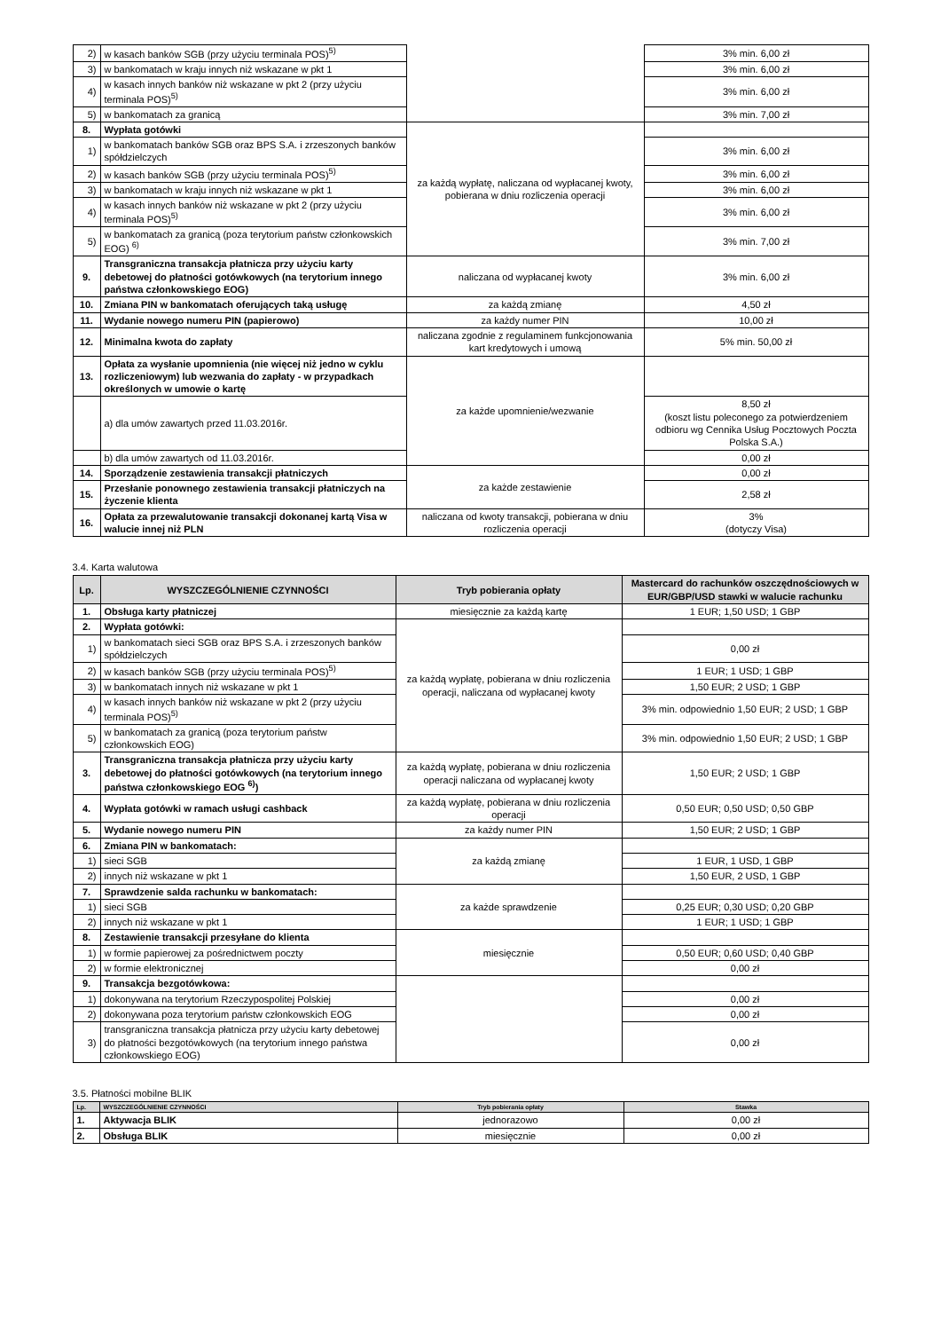| 2) | w kasach banków SGB (przy użyciu terminala POS)<sup>5)</sup> | | 3% min. 6,00 zł |
| 3) | w bankomatach w kraju innych niż wskazane w pkt 1 | | 3% min. 6,00 zł |
| 4) | w kasach innych banków niż wskazane w pkt 2 (przy użyciu terminala POS)<sup>5)</sup> | | 3% min. 6,00 zł |
| 5) | w bankomatach za granicą | | 3% min. 7,00 zł |
| 8. | Wypłata gotówki | za każdą wypłatę, naliczana od wypłacanej kwoty, pobierana w dniu rozliczenia operacji | |
| 1) | w bankomatach banków SGB oraz BPS S.A. i zrzeszonych banków spółdzielczych | | 3% min. 6,00 zł |
| 2) | w kasach banków SGB (przy użyciu terminala POS)<sup>5)</sup> | | 3% min. 6,00 zł |
| 3) | w bankomatach w kraju innych niż wskazane w pkt 1 | | 3% min. 6,00 zł |
| 4) | w kasach innych banków niż wskazane w pkt 2 (przy użyciu terminala POS)<sup>5)</sup> | | 3% min. 6,00 zł |
| 5) | w bankomatach za granicą (poza terytorium państw członkowskich EOG) <sup>6)</sup> | | 3% min. 7,00 zł |
| 9. | Transgraniczna transakcja płatnicza przy użyciu karty debetowej do płatności gotówkowych (na terytorium innego państwa członkowskiego EOG) | naliczana od wypłacanej kwoty | 3% min. 6,00 zł |
| 10. | Zmiana PIN w bankomatach oferujących taką usługę | za każdą zmianę | 4,50 zł |
| 11. | Wydanie nowego numeru PIN (papierowo) | za każdy numer PIN | 10,00 zł |
| 12. | Minimalna kwota do zapłaty | naliczana zgodnie z regulaminem funkcjonowania kart kredytowych i umową | 5% min. 50,00 zł |
| 13. | Opłata za wysłanie upomnienia (nie więcej niż jedno w cyklu rozliczeniowym) lub wezwania do zapłaty - w przypadkach określonych w umowie o kartę | za każde upomnienie/wezwanie | |
| | a) dla umów zawartych przed 11.03.2016r. | | 8,50 zł (koszt listu poleconego za potwierdzeniem odbioru wg Cennika Usług Pocztowych Poczta Polska S.A.) |
| | b) dla umów zawartych od 11.03.2016r. | | 0,00 zł |
| 14. | Sporządzenie zestawienia transakcji płatniczych | za każde zestawienie | 0,00 zł |
| 15. | Przesłanie ponownego zestawienia transakcji płatniczych na życzenie klienta | | 2,58 zł |
| 16. | Opłata za przewalutowanie transakcji dokonanej kartą Visa w walucie innej niż PLN | naliczana od kwoty transakcji, pobierana w dniu rozliczenia operacji | 3% (dotyczy Visa) |
3.4. Karta walutowa
| Lp. | WYSZCZEGÓLNIENIE CZYNNOŚCI | Tryb pobierania opłaty | Mastercard do rachunków oszczędnościowych w EUR/GBP/USD stawki w walucie rachunku |
| --- | --- | --- | --- |
| 1. | Obsługa karty płatniczej | miesięcznie za każdą kartę | 1 EUR; 1,50 USD; 1 GBP |
| 2. | Wypłata gotówki: | za każdą wypłatę, pobierana w dniu rozliczenia operacji, naliczana od wypłacanej kwoty | |
| 1) | w bankomatach sieci SGB oraz BPS S.A. i zrzeszonych banków spółdzielczych | | 0,00 zł |
| 2) | w kasach banków SGB (przy użyciu terminala POS)<sup>5)</sup> | | 1 EUR; 1 USD; 1 GBP |
| 3) | w bankomatach innych niż wskazane w pkt 1 | | 1,50 EUR; 2 USD; 1 GBP |
| 4) | w kasach innych banków niż wskazane w pkt 2 (przy użyciu terminala POS)<sup>5)</sup> | | 3% min. odpowiednio 1,50 EUR; 2 USD; 1 GBP |
| 5) | w bankomatach za granicą (poza terytorium państw członkowskich EOG) | | 3% min. odpowiednio 1,50 EUR; 2 USD; 1 GBP |
| 3. | Transgraniczna transakcja płatnicza przy użyciu karty debetowej do płatności gotówkowych (na terytorium innego państwa członkowskiego EOG <sup>6)</sup>) | za każdą wypłatę, pobierana w dniu rozliczenia operacji naliczana od wypłacanej kwoty | 1,50 EUR; 2 USD; 1 GBP |
| 4. | Wypłata gotówki w ramach usługi cashback | za każdą wypłatę, pobierana w dniu rozliczenia operacji | 0,50 EUR; 0,50 USD; 0,50 GBP |
| 5. | Wydanie nowego numeru PIN | za każdy numer PIN | 1,50 EUR; 2 USD; 1 GBP |
| 6. | Zmiana PIN w bankomatach: | za każdą zmianę | |
| 1) | sieci SGB | | 1 EUR, 1 USD, 1 GBP |
| 2) | innych niż wskazane w pkt 1 | | 1,50 EUR, 2 USD, 1 GBP |
| 7. | Sprawdzenie salda rachunku w bankomatach: | za każde sprawdzenie | |
| 1) | sieci SGB | | 0,25 EUR; 0,30 USD; 0,20 GBP |
| 2) | innych niż wskazane w pkt 1 | | 1 EUR; 1 USD; 1 GBP |
| 8. | Zestawienie transakcji przesyłane do klienta | miesięcznie | |
| 1) | w formie papierowej za pośrednictwem poczty | | 0,50 EUR; 0,60 USD; 0,40 GBP |
| 2) | w formie elektronicznej | | 0,00 zł |
| 9. | Transakcja bezgotówkowa: | | |
| 1) | dokonywana na terytorium Rzeczypospolitej Polskiej | | 0,00 zł |
| 2) | dokonywana poza terytorium państw członkowskich EOG | | 0,00 zł |
| 3) | transgraniczna transakcja płatnicza przy użyciu karty debetowej do płatności bezgotówkowych (na terytorium innego państwa członkowskiego EOG) | | 0,00 zł |
3.5. Płatności mobilne BLIK
| Lp. | WYSZCZEGÓLNIENIE CZYNNOŚCI | Tryb pobierania opłaty | Stawka |
| --- | --- | --- | --- |
| 1. | Aktywacja BLIK | jednorazowo | 0,00 zł |
| 2. | Obsługa BLIK | miesięcznie | 0,00 zł |